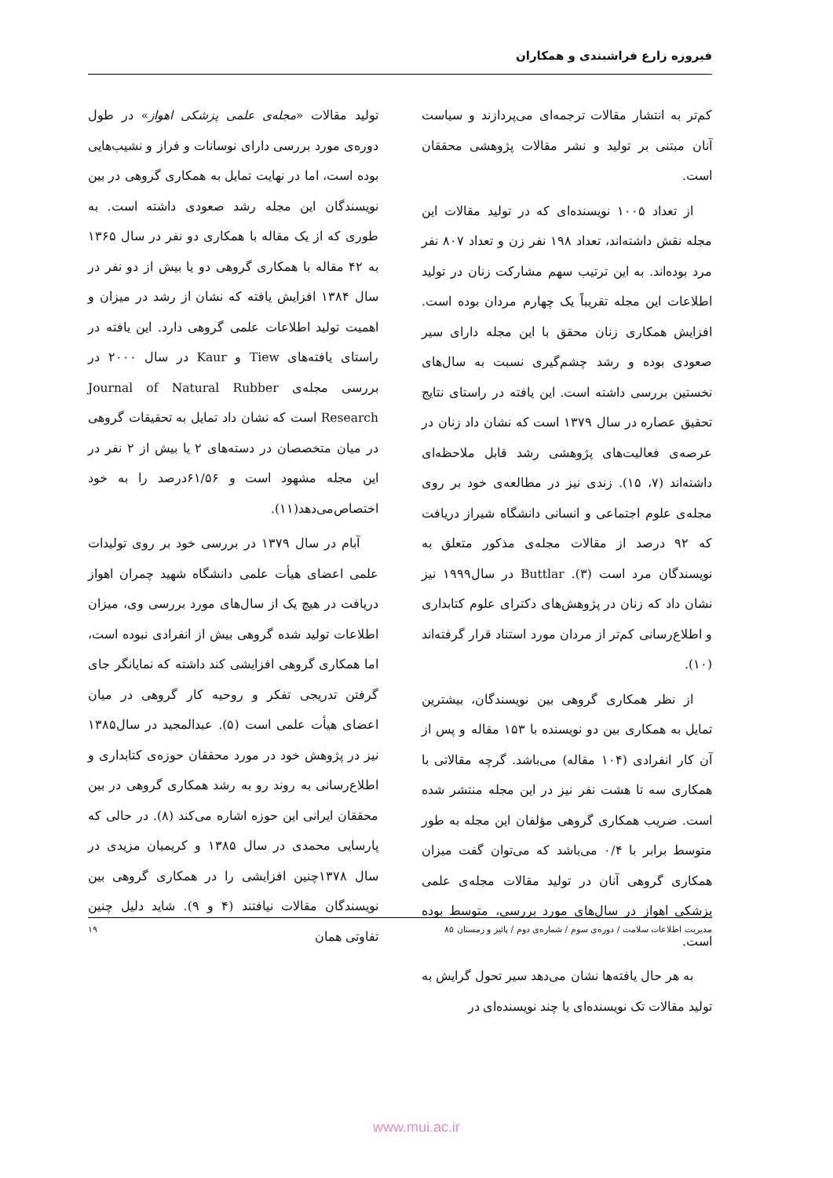فیروزه زارع فراشبندی و همکاران
کم‌تر به انتشار مقالات ترجمه‌ای می‌پردازند و سیاست آنان مبتنی بر تولید و نشر مقالات پژوهشی محققان است.
از تعداد ۱۰۰۵ نویسنده‌ای که در تولید مقالات این مجله نقش داشته‌اند، تعداد ۱۹۸ نفر زن و تعداد ۸۰۷ نفر مرد بوده‌اند. به این ترتیب سهم مشارکت زنان در تولید اطلاعات این مجله تقریباً یک چهارم مردان بوده است. افزایش همکاری زنان محقق با این مجله دارای سیر صعودی بوده و رشد چشم‌گیری نسبت به سال‌های نخستین بررسی داشته است. این یافته در راستای نتایج تحقیق عصاره در سال ۱۳۷۹ است که نشان داد زنان در عرصه‌ی فعالیت‌های پژوهشی رشد قابل ملاحظه‌ای داشته‌اند (۷، ۱۵). زندی نیز در مطالعه‌ی خود بر روی مجله‌ی علوم اجتماعی و انسانی دانشگاه شیراز دریافت که ۹۲ درصد از مقالات مجله‌ی مذکور متعلق به نویسندگان مرد است (۳). Buttlar در سال۱۹۹۹ نیز نشان داد که زنان در پژوهش‌های دکترای علوم کتابداری و اطلاع‌رسانی کم‌تر از مردان مورد استناد قرار گرفته‌اند (۱۰).
از نظر همکاری گروهی بین نویسندگان، بیشترین تمایل به همکاری بین دو نویسنده با ۱۵۳ مقاله و پس از آن کار انفرادی (۱۰۴ مقاله) می‌باشد. گرچه مقالاتی با همکاری سه تا هشت نفر نیز در این مجله منتشر شده است. ضریب همکاری گروهی مؤلفان این مجله به طور متوسط برابر با ۰/۴ می‌باشد که می‌توان گفت میزان همکاری گروهی آنان در تولید مقالات مجله‌ی علمی پزشکی اهواز در سال‌های مورد بررسی، متوسط بوده است.
به هر حال یافته‌ها نشان می‌دهد سیر تحول گرایش به تولید مقالات تک نویسنده‌ای یا چند نویسنده‌ای در
تولید مقالات «مجله‌ی علمی پزشکی اهواز» در طول دوره‌ی مورد بررسی دارای نوسانات و فراز و نشیب‌هایی بوده است، اما در نهایت تمایل به همکاری گروهی در بین نویسندگان این مجله رشد صعودی داشته است. به طوری که از یک مقاله با همکاری دو نفر در سال ۱۳۶۵ به ۴۲ مقاله با همکاری گروهی دو یا بیش از دو نفر در سال ۱۳۸۴ افزایش یافته که نشان از رشد در میزان و اهمیت تولید اطلاعات علمی گروهی دارد. این یافته در راستای یافته‌های Tiew و Kaur در سال ۲۰۰۰ در بررسی مجله‌ی Journal of Natural Rubber Research است که نشان داد تمایل به تحقیقات گروهی در میان متخصصان در دسته‌های ۲ یا بیش از ۲ نفر در این مجله مشهود است و ۶۱/۵۶درصد را به خود اختصاص‌می‌دهد(۱۱).
آبام در سال ۱۳۷۹ در بررسی خود بر روی تولیدات علمی اعضای هیأت علمی دانشگاه شهید چمران اهواز دریافت در هیچ یک از سال‌های مورد بررسی وی، میزان اطلاعات تولید شده گروهی بیش از انفرادی نبوده است، اما همکاری گروهی افزایشی کند داشته که نمایانگر جای گرفتن تدریجی تفکر و روحیه کار گروهی در میان اعضای هیأت علمی است (۵). عبدالمجید در سال۱۳۸۵ نیز در پژوهش خود در مورد محققان حوزه‌ی کتابداری و اطلاع‌رسانی به روند رو به رشد همکاری گروهی در بین محققان ایرانی این حوزه اشاره می‌کند (۸). در حالی که پارسایی محمدی در سال ۱۳۸۵ و کریمیان مزیدی در سال ۱۳۷۸چنین افزایشی را در همکاری گروهی بین نویسندگان مقالات نیافتند (۴ و ۹). شاید دلیل چنین تفاوتی همان
مدیریت اطلاعات سلامت / دوره‌ی سوم / شماره‌ی دوم / پائیز و زمستان ۸۵ ۱۹
www.mui.ac.ir